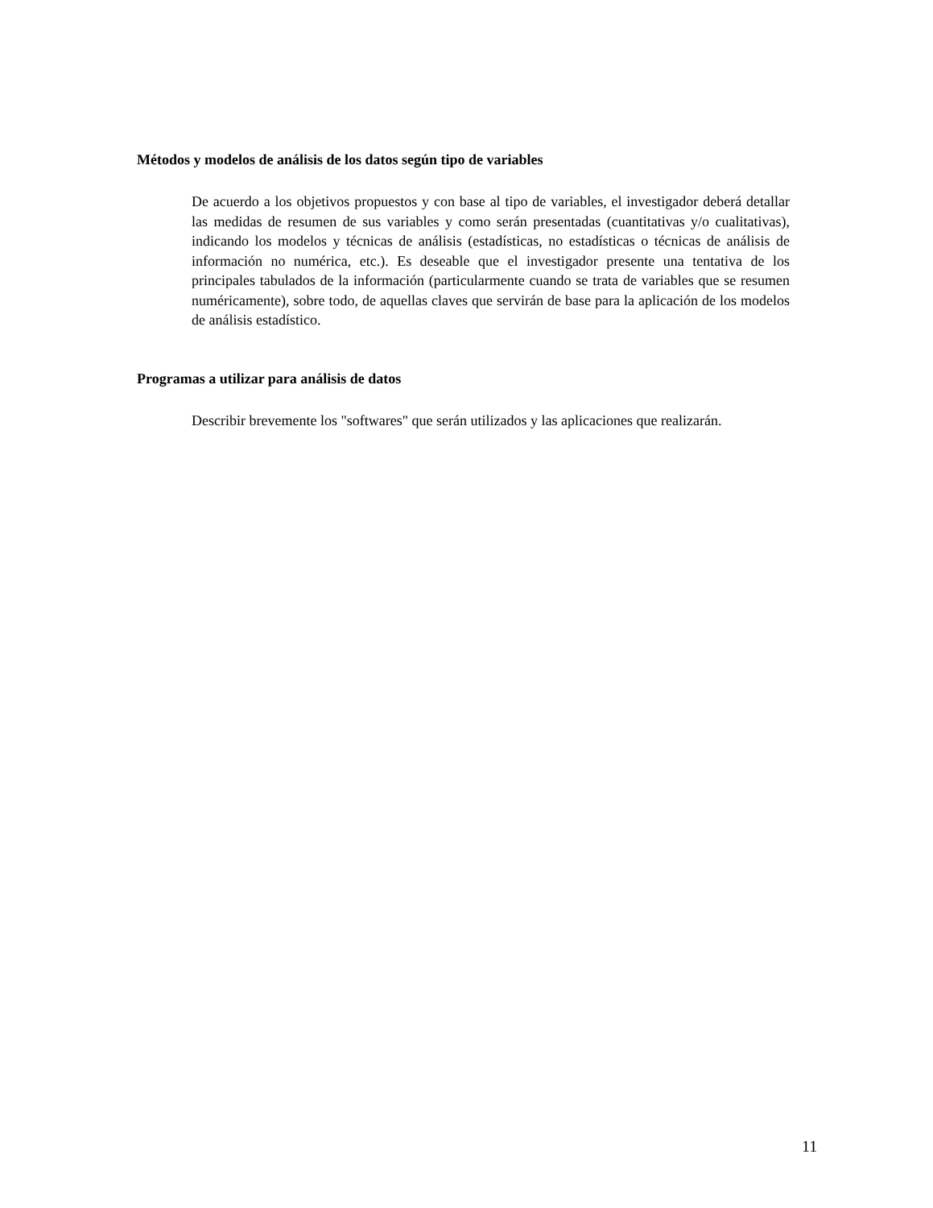Métodos y modelos de análisis de los datos según tipo de variables
De acuerdo a los objetivos propuestos y con base al tipo de variables, el investigador deberá detallar las medidas de resumen de sus variables y como serán presentadas (cuantitativas y/o cualitativas), indicando los modelos y técnicas de análisis (estadísticas, no estadísticas o técnicas de análisis de información no numérica, etc.). Es deseable que el investigador presente una tentativa de los principales tabulados de la información (particularmente cuando se trata de variables que se resumen numéricamente), sobre todo, de aquellas claves que servirán de base para la aplicación de los modelos de análisis estadístico.
Programas a utilizar para análisis de datos
Describir brevemente los "softwares" que serán utilizados y las aplicaciones que realizarán.
11